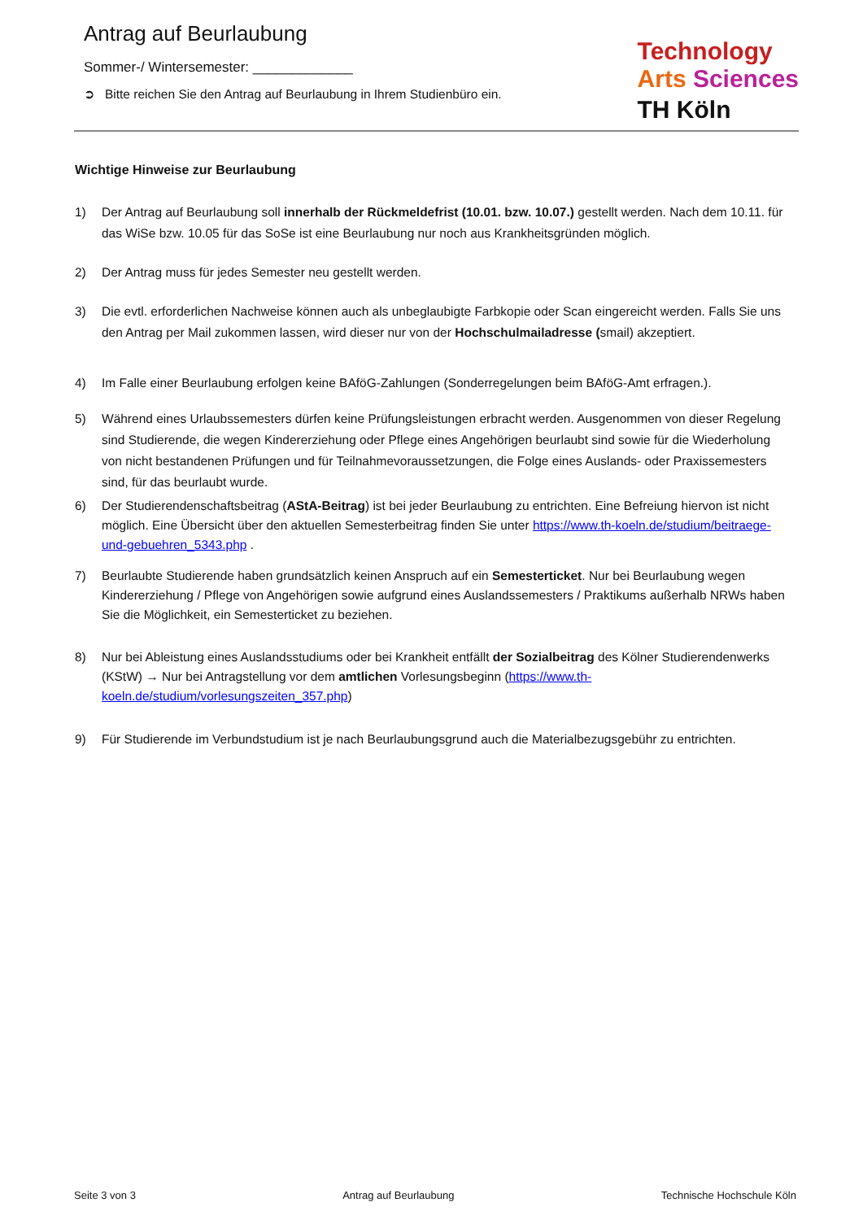Antrag auf Beurlaubung
Sommer-/ Wintersemester: _____________
➲ Bitte reichen Sie den Antrag auf Beurlaubung in Ihrem Studienbüro ein.
Technology
Arts Sciences
TH Köln
Wichtige Hinweise zur Beurlaubung
1) Der Antrag auf Beurlaubung soll innerhalb der Rückmeldefrist (10.01. bzw. 10.07.) gestellt werden. Nach dem 10.11. für das WiSe bzw. 10.05 für das SoSe ist eine Beurlaubung nur noch aus Krankheitsgründen möglich.
2) Der Antrag muss für jedes Semester neu gestellt werden.
3) Die evtl. erforderlichen Nachweise können auch als unbeglaubigte Farbkopie oder Scan eingereicht werden. Falls Sie uns den Antrag per Mail zukommen lassen, wird dieser nur von der Hochschulmailadresse (smail) akzeptiert.
4) Im Falle einer Beurlaubung erfolgen keine BAföG-Zahlungen (Sonderregelungen beim BAföG-Amt erfragen.).
5) Während eines Urlaubssemesters dürfen keine Prüfungsleistungen erbracht werden. Ausgenommen von dieser Regelung sind Studierende, die wegen Kindererziehung oder Pflege eines Angehörigen beurlaubt sind sowie für die Wiederholung von nicht bestandenen Prüfungen und für Teilnahmevoraussetzungen, die Folge eines Auslands- oder Praxissemesters sind, für das beurlaubt wurde.
6) Der Studierendenschaftsbeitrag (AStA-Beitrag) ist bei jeder Beurlaubung zu entrichten. Eine Befreiung hiervon ist nicht möglich. Eine Übersicht über den aktuellen Semesterbeitrag finden Sie unter https://www.th-koeln.de/studium/beitraege-und-gebuehren_5343.php .
7) Beurlaubte Studierende haben grundsätzlich keinen Anspruch auf ein Semesterticket. Nur bei Beurlaubung wegen Kindererziehung / Pflege von Angehörigen sowie aufgrund eines Auslandssemesters / Praktikums außerhalb NRWs haben Sie die Möglichkeit, ein Semesterticket zu beziehen.
8) Nur bei Ableistung eines Auslandsstudiums oder bei Krankheit entfällt der Sozialbeitrag des Kölner Studierendenwerks (KStW) → Nur bei Antragstellung vor dem amtlichen Vorlesungsbeginn (https://www.th-koeln.de/studium/vorlesungszeiten_357.php)
9) Für Studierende im Verbundstudium ist je nach Beurlaubungsgrund auch die Materialbezugsgebühr zu entrichten.
Seite 3 von 3 Antrag auf Beurlaubung Technische Hochschule Köln